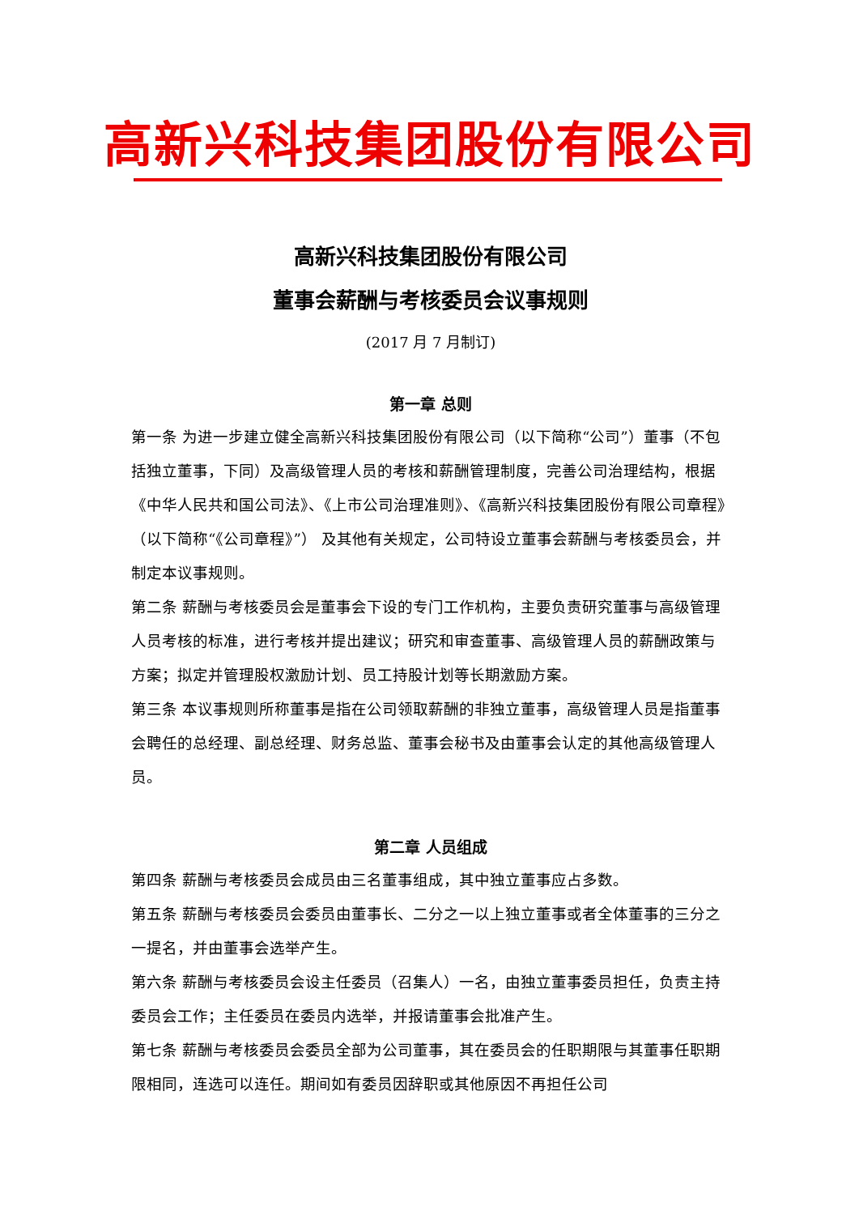高新兴科技集团股份有限公司
高新兴科技集团股份有限公司
董事会薪酬与考核委员会议事规则
(2017 月 7 月制订)
第一章 总则
第一条 为进一步建立健全高新兴科技集团股份有限公司（以下简称“公司”）董事（不包括独立董事，下同）及高级管理人员的考核和薪酬管理制度，完善公司治理结构，根据《中华人民共和国公司法》、《上市公司治理准则》、《高新兴科技集团股份有限公司章程》（以下简称“《公司章程》”） 及其他有关规定，公司特设立董事会薪酬与考核委员会，并制定本议事规则。
第二条 薪酬与考核委员会是董事会下设的专门工作机构，主要负责研究董事与高级管理人员考核的标准，进行考核并提出建议；研究和审查董事、高级管理人员的薪酬政策与方案；拟定并管理股权激励计划、员工持股计划等长期激励方案。
第三条 本议事规则所称董事是指在公司领取薪酬的非独立董事，高级管理人员是指董事会聘任的总经理、副总经理、财务总监、董事会秘书及由董事会认定的其他高级管理人员。
第二章 人员组成
第四条 薪酬与考核委员会成员由三名董事组成，其中独立董事应占多数。
第五条 薪酬与考核委员会委员由董事长、二分之一以上独立董事或者全体董事的三分之一提名，并由董事会选举产生。
第六条 薪酬与考核委员会设主任委员（召集人）一名，由独立董事委员担任，负责主持委员会工作；主任委员在委员内选举，并报请董事会批准产生。
第七条 薪酬与考核委员会委员全部为公司董事，其在委员会的任职期限与其董事任职期限相同，连选可以连任。期间如有委员因辞职或其他原因不再担任公司